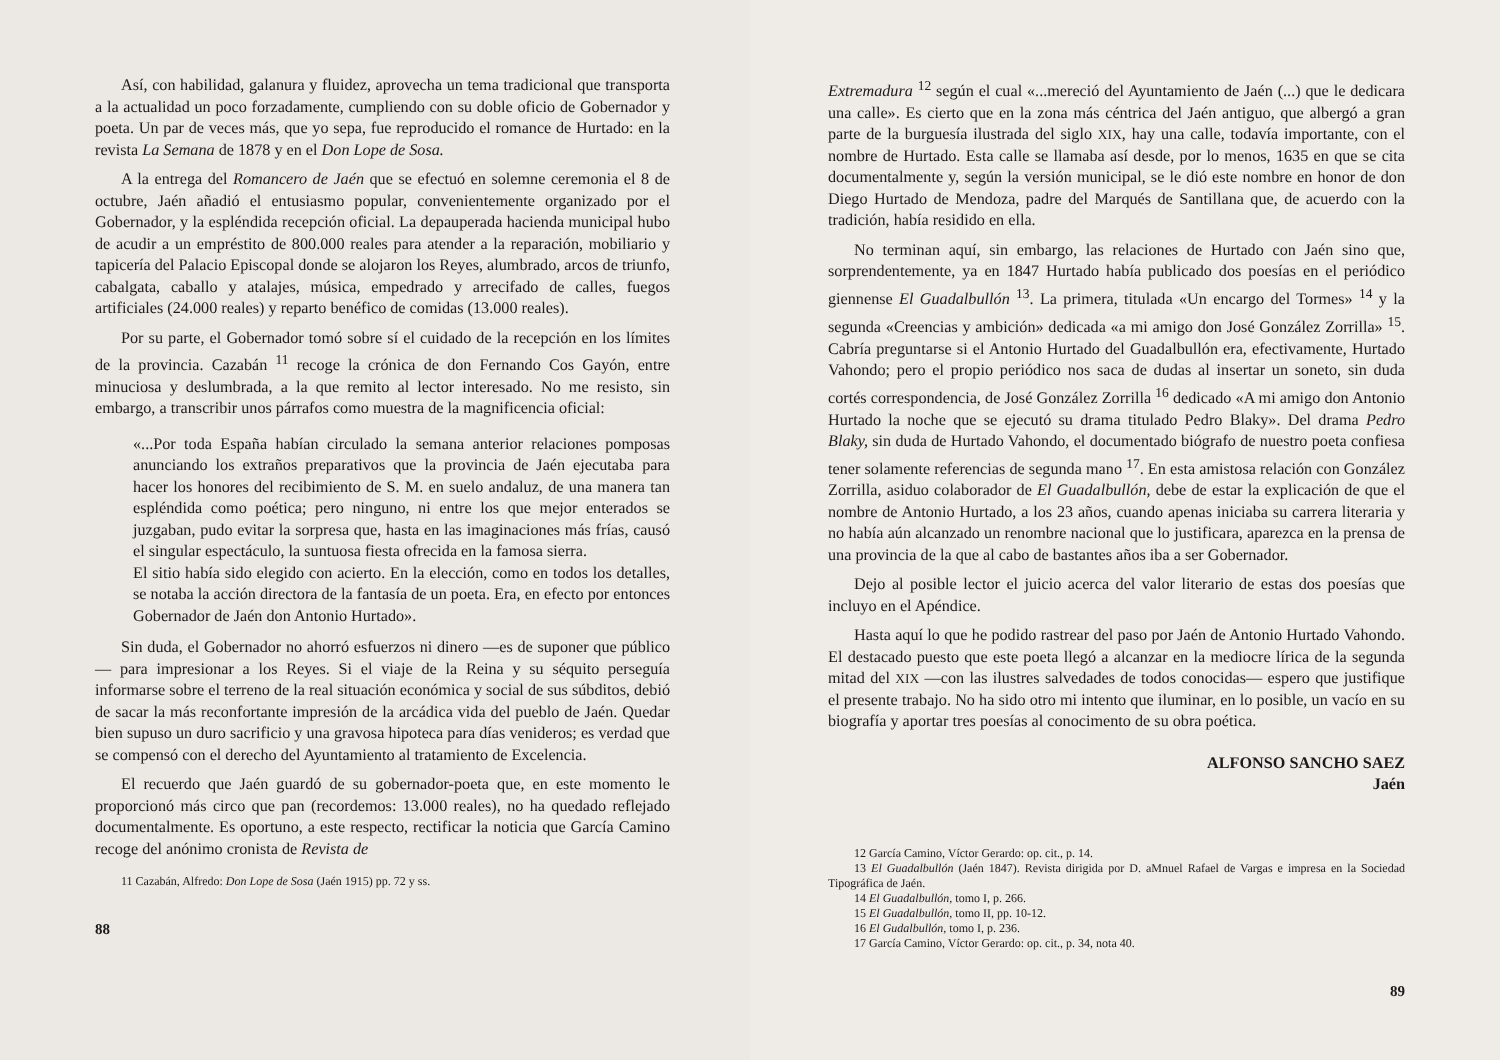Así, con habilidad, galanura y fluidez, aprovecha un tema tradicional que transporta a la actualidad un poco forzadamente, cumpliendo con su doble oficio de Gobernador y poeta. Un par de veces más, que yo sepa, fue reproducido el romance de Hurtado: en la revista La Semana de 1878 y en el Don Lope de Sosa.
A la entrega del Romancero de Jaén que se efectuó en solemne ceremonia el 8 de octubre, Jaén añadió el entusiasmo popular, convenientemente organizado por el Gobernador, y la espléndida recepción oficial. La depauperada hacienda municipal hubo de acudir a un empréstito de 800.000 reales para atender a la reparación, mobiliario y tapicería del Palacio Episcopal donde se alojaron los Reyes, alumbrado, arcos de triunfo, cabalgata, caballo y atalajes, música, empedrado y arrecifado de calles, fuegos artificiales (24.000 reales) y reparto benéfico de comidas (13.000 reales).
Por su parte, el Gobernador tomó sobre sí el cuidado de la recepción en los límites de la provincia. Cazabán <sup>11</sup> recoge la crónica de don Fernando Cos Gayón, entre minuciosa y deslumbrada, a la que remito al lector interesado. No me resisto, sin embargo, a transcribir unos párrafos como muestra de la magnificencia oficial:
«...Por toda España habían circulado la semana anterior relaciones pomposas anunciando los extraños preparativos que la provincia de Jaén ejecutaba para hacer los honores del recibimiento de S. M. en suelo andaluz, de una manera tan espléndida como poética; pero ninguno, ni entre los que mejor enterados se juzgaban, pudo evitar la sorpresa que, hasta en las imaginaciones más frías, causó el singular espectáculo, la suntuosa fiesta ofrecida en la famosa sierra.
El sitio había sido elegido con acierto. En la elección, como en todos los detalles, se notaba la acción directora de la fantasía de un poeta. Era, en efecto por entonces Gobernador de Jaén don Antonio Hurtado».
Sin duda, el Gobernador no ahorró esfuerzos ni dinero —es de suponer que público— para impresionar a los Reyes. Si el viaje de la Reina y su séquito perseguía informarse sobre el terreno de la real situación económica y social de sus súbditos, debió de sacar la más reconfortante impresión de la arcádica vida del pueblo de Jaén. Quedar bien supuso un duro sacrificio y una gravosa hipoteca para días venideros; es verdad que se compensó con el derecho del Ayuntamiento al tratamiento de Excelencia.
El recuerdo que Jaén guardó de su gobernador-poeta que, en este momento le proporcionó más circo que pan (recordemos: 13.000 reales), no ha quedado reflejado documentalmente. Es oportuno, a este respecto, rectificar la noticia que García Camino recoge del anónimo cronista de Revista de
11 Cazabán, Alfredo: Don Lope de Sosa (Jaén 1915) pp. 72 y ss.
88
Extremadura <sup>12</sup> según el cual «...mereció del Ayuntamiento de Jaén (...) que le dedicara una calle». Es cierto que en la zona más céntrica del Jaén antiguo, que albergó a gran parte de la burguesía ilustrada del siglo XIX, hay una calle, todavía importante, con el nombre de Hurtado. Esta calle se llamaba así desde, por lo menos, 1635 en que se cita documentalmente y, según la versión municipal, se le dió este nombre en honor de don Diego Hurtado de Mendoza, padre del Marqués de Santillana que, de acuerdo con la tradición, había residido en ella.
No terminan aquí, sin embargo, las relaciones de Hurtado con Jaén sino que, sorprendentemente, ya en 1847 Hurtado había publicado dos poesías en el periódico giennense El Guadalbullón <sup>13</sup>. La primera, titulada «Un encargo del Tormes» <sup>14</sup> y la segunda «Creencias y ambición» dedicada «a mi amigo don José González Zorrilla» <sup>15</sup>. Cabría preguntarse si el Antonio Hurtado del Guadalbullón era, efectivamente, Hurtado Vahondo; pero el propio periódico nos saca de dudas al insertar un soneto, sin duda cortés correspondencia, de José González Zorrilla <sup>16</sup> dedicado «A mi amigo don Antonio Hurtado la noche que se ejecutó su drama titulado Pedro Blaky». Del drama Pedro Blaky, sin duda de Hurtado Vahondo, el documentado biógrafo de nuestro poeta confiesa tener solamente referencias de segunda mano <sup>17</sup>. En esta amistosa relación con González Zorrilla, asiduo colaborador de El Guadalbullón, debe de estar la explicación de que el nombre de Antonio Hurtado, a los 23 años, cuando apenas iniciaba su carrera literaria y no había aún alcanzado un renombre nacional que lo justificara, aparezca en la prensa de una provincia de la que al cabo de bastantes años iba a ser Gobernador.
Dejo al posible lector el juicio acerca del valor literario de estas dos poesías que incluyo en el Apéndice.
Hasta aquí lo que he podido rastrear del paso por Jaén de Antonio Hurtado Vahondo. El destacado puesto que este poeta llegó a alcanzar en la mediocre lírica de la segunda mitad del XIX —con las ilustres salvedades de todos conocidas— espero que justifique el presente trabajo. No ha sido otro mi intento que iluminar, en lo posible, un vacío en su biografía y aportar tres poesías al conocimento de su obra poética.
ALFONSO SANCHO SAEZ
Jaén
12 García Camino, Víctor Gerardo: op. cit., p. 14.
13 El Guadalbullón (Jaén 1847). Revista dirigida por D. aMnuel Rafael de Vargas e impresa en la Sociedad Tipográfica de Jaén.
14 El Guadalbullón, tomo I, p. 266.
15 El Guadalbullón, tomo II, pp. 10-12.
16 El Gudalbullón, tomo I, p. 236.
17 García Camino, Víctor Gerardo: op. cit., p. 34, nota 40.
89